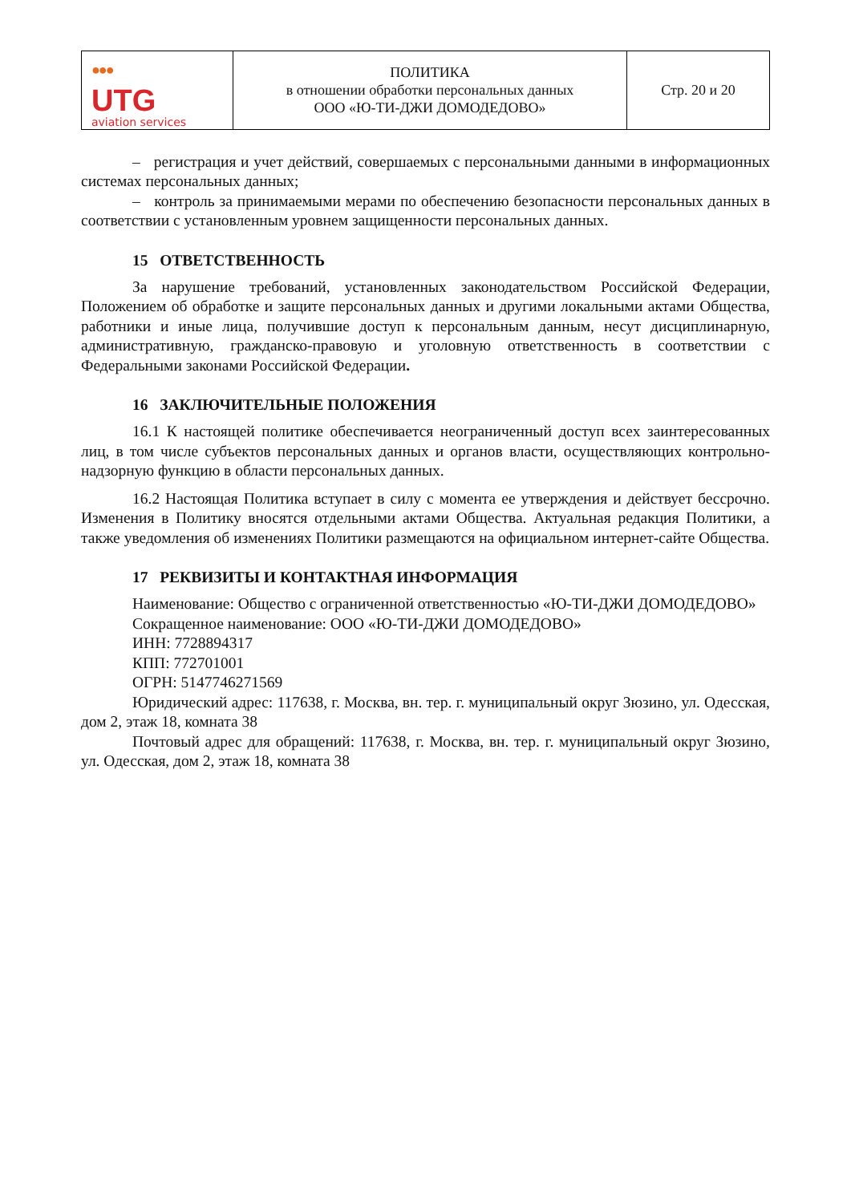| ●●● UTG aviation services | ПОЛИТИКА в отношении обработки персональных данных ООО «Ю-ТИ-ДЖИ ДОМОДЕДОВО» | Стр. 20 и 20 |
– регистрация и учет действий, совершаемых с персональными данными в информационных системах персональных данных;
– контроль за принимаемыми мерами по обеспечению безопасности персональных данных в соответствии с установленным уровнем защищенности персональных данных.
15 ОТВЕТСТВЕННОСТЬ
За нарушение требований, установленных законодательством Российской Федерации, Положением об обработке и защите персональных данных и другими локальными актами Общества, работники и иные лица, получившие доступ к персональным данным, несут дисциплинарную, административную, гражданско-правовую и уголовную ответственность в соответствии с Федеральными законами Российской Федерации.
16 ЗАКЛЮЧИТЕЛЬНЫЕ ПОЛОЖЕНИЯ
16.1 К настоящей политике обеспечивается неограниченный доступ всех заинтересованных лиц, в том числе субъектов персональных данных и органов власти, осуществляющих контрольно-надзорную функцию в области персональных данных.
16.2 Настоящая Политика вступает в силу с момента ее утверждения и действует бессрочно. Изменения в Политику вносятся отдельными актами Общества. Актуальная редакция Политики, а также уведомления об изменениях Политики размещаются на официальном интернет-сайте Общества.
17 РЕКВИЗИТЫ И КОНТАКТНАЯ ИНФОРМАЦИЯ
Наименование: Общество с ограниченной ответственностью «Ю-ТИ-ДЖИ ДОМОДЕДОВО»
Сокращенное наименование: ООО «Ю-ТИ-ДЖИ ДОМОДЕДОВО»
ИНН: 7728894317
КПП: 772701001
ОГРН: 5147746271569
Юридический адрес: 117638, г. Москва, вн. тер. г. муниципальный округ Зюзино, ул. Одесская, дом 2, этаж 18, комната 38
Почтовый адрес для обращений: 117638, г. Москва, вн. тер. г. муниципальный округ Зюзино, ул. Одесская, дом 2, этаж 18, комната 38